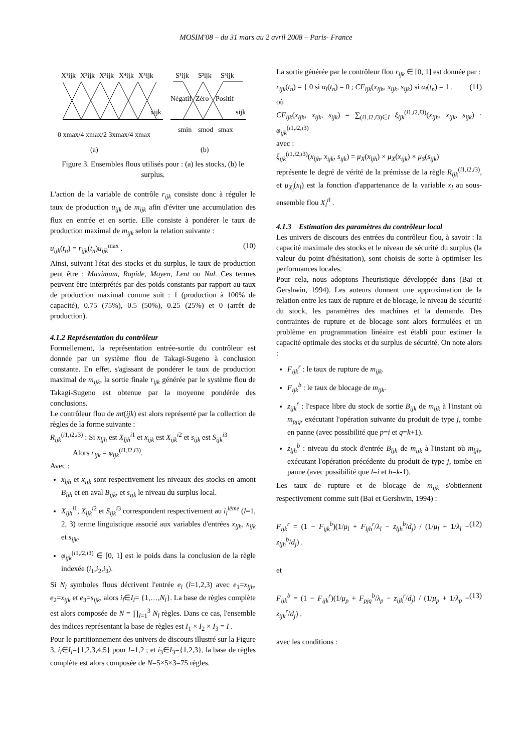MOSIM'08 – du 31 mars au 2 avril 2008 – Paris- France
X¹ijk
X²ijk
X³ijk
X⁴ijk
X⁵ijk
xijk
S¹ijk
S²ijk
S³ijk
Négatif
Zéro
Positif
sijk
0 xmax/4 xmax/2 3xmax/4 xmax
smin
smod
smax
(a)
(b)
Figure 3. Ensembles flous utilisés pour : (a) les stocks, (b) le surplus.
L'action de la variable de contrôle r<sub>ijk</sub> consiste donc à réguler le taux de production u<sub>ijk</sub> de m<sub>ijk</sub> afin d'éviter une accumulation des flux en entrée et en sortie. Elle consiste à pondérer le taux de production maximal de m<sub>ijk</sub> selon la relation suivante :
u<sub>ijk</sub>(t<sub>n</sub>) = r<sub>ijk</sub>(t<sub>n</sub>)u<sub>ijk</sub><sup>max</sup> . (10)
Ainsi, suivant l'état des stocks et du surplus, le taux de production peut être : Maximum, Rapide, Moyen, Lent ou Nul. Ces termes peuvent être interprétés par des poids constants par rapport au taux de production maximal comme suit : 1 (production à 100% de capacité), 0.75 (75%), 0.5 (50%), 0.25 (25%) et 0 (arrêt de production).
4.1.2 Représentation du contrôleur
Formellement, la représentation entrée-sortie du contrôleur est donnée par un système flou de Takagi-Sugeno à conclusion constante. En effet, s'agissant de pondérer le taux de production maximal de m<sub>ijk</sub>, la sortie finale r<sub>ijk</sub> générée par le système flou de Takagi-Sugeno est obtenue par la moyenne pondérée des conclusions.
Le contrôleur flou de mt(ijk) est alors représenté par la collection de règles de la forme suivante :
R<sub>ijk</sub><sup>(i1,i2,i3)</sup> : Si x<sub>ljh</sub> est X<sub>ljh</sub><sup>i1</sup> et x<sub>ijk</sub> est X<sub>ijk</sub><sup>i2</sup> et s<sub>ijk</sub> est S<sub>ijk</sub><sup>i3</sup>
Alors r<sub>ijk</sub> = φ<sub>ijk</sub><sup>(i1,i2,i3)</sup>.
Avec :
x<sub>ljh</sub> et x<sub>ijk</sub> sont respectivement les niveaux des stocks en amont B<sub>ljh</sub> et en aval B<sub>ijk</sub>, et s<sub>ijk</sub> le niveau du surplus local.
X<sub>ljh</sub><sup>i1</sup>, X<sub>ijk</sub><sup>i2</sup> et S<sub>ijk</sub><sup>i3</sup> correspondent respectivement au i<sub>l</sub><sup>ième</sup> (l=1, 2, 3) terme linguistique associé aux variables d'entrées x<sub>ljh</sub>, x<sub>ijk</sub> et s<sub>ijk</sub>.
φ<sub>ijk</sub><sup>(i1,i2,i3)</sup> ∈ [0, 1] est le poids dans la conclusion de la règle indexée (i<sub>1</sub>,i<sub>2</sub>,i<sub>3</sub>).
Si N<sub>l</sub> symboles flous décrivent l'entrée e<sub>l</sub> (l=1,2,3) avec e<sub>1</sub>=x<sub>ljh</sub>, e<sub>2</sub>=x<sub>ijk</sub> et e<sub>3</sub>=s<sub>ijk</sub>, alors i<sub>l</sub>∈I<sub>l</sub>= {1,…,N<sub>l</sub>}. La base de règles complète est alors composée de N = ∏<sub>l=1</sub><sup>3</sup> N<sub>l</sub> règles. Dans ce cas, l'ensemble des indices représentant la base de règles est I<sub>1</sub> × I<sub>2</sub> × I<sub>3</sub> = I .
Pour le partitionnement des univers de discours illustré sur la Figure 3, i<sub>l</sub>∈I<sub>l</sub>={1,2,3,4,5} pour l=1,2 ; et i<sub>3</sub>∈I<sub>3</sub>={1,2,3}, la base de règles complète est alors composée de N=5×5×3=75 règles.
La sortie générée par le contrôleur flou r<sub>ijk</sub> ∈ [0, 1] est donnée par :
r<sub>ijk</sub>(t<sub>n</sub>) = { 0 si α<sub>i</sub>(t<sub>n</sub>) = 0 ; CF<sub>ijk</sub>(x<sub>ljh</sub>, x<sub>ijk</sub>, s<sub>ijk</sub>) si α<sub>i</sub>(t<sub>n</sub>) = 1 . (11)
où
CF<sub>ijk</sub>(x<sub>ljh</sub>, x<sub>ijk</sub>, s<sub>ijk</sub>) = ∑<sub>(i1,i2,i3)∈I</sub> ξ<sub>ijk</sub><sup>(i1,i2,i3)</sup>(x<sub>ljh</sub>, x<sub>ijk</sub>, s<sub>ijk</sub>) · φ<sub>ijk</sub><sup>(i1,i2,i3)</sup>
avec :
ξ<sub>ijk</sub><sup>(i1,i2,i3)</sup>(x<sub>ljh</sub>, x<sub>ijk</sub>, s<sub>ijk</sub>) = μ<sub>X</sub>(x<sub>ljh</sub>) × μ<sub>X</sub>(x<sub>ijk</sub>) × μ<sub>S</sub>(s<sub>ijk</sub>)
représente le degré de vérité de la prémisse de la règle R<sub>ijk</sub><sup>(i1,i2,i3)</sup>, et μ<sub>X<sub>l</sub></sub>(x<sub>l</sub>) est la fonction d'appartenance de la variable x<sub>l</sub> au sous-ensemble flou X<sub>l</sub><sup>il</sup> .
4.1.3 Estimation des paramètres du contrôleur local
Les univers de discours des entrées du contrôleur flou, à savoir : la capacité maximale des stocks et le niveau de sécurité du surplus (la valeur du point d'hésitation), sont choisis de sorte à optimiser les performances locales.
Pour cela, nous adoptons l'heuristique développée dans (Bai et Gershwin, 1994). Les auteurs donnent une approximation de la relation entre les taux de rupture et de blocage, le niveau de sécurité du stock, les paramètres des machines et la demande. Des contraintes de rupture et de blocage sont alors formulées et un problème en programmation linéaire est établi pour estimer la capacité optimale des stocks et du surplus de sécurité. On note alors :
F<sub>ijk</sub><sup>r</sup> : le taux de rupture de m<sub>ijk</sub>.
F<sub>ijk</sub><sup>b</sup> : le taux de blocage de m<sub>ijk</sub>.
z<sub>ijk</sub><sup>r</sup> : l'espace libre du stock de sortie B<sub>ijk</sub> de m<sub>ijk</sub> à l'instant où m<sub>pjq</sub>, exécutant l'opération suivante du produit de type j, tombe en panne (avec possibilité que p=i et q=k+1).
z<sub>ljh</sub><sup>b</sup> : niveau du stock d'entrée B<sub>ljh</sub> de m<sub>ijk</sub> à l'instant où m<sub>ljh</sub>, exécutant l'opération précédente du produit de type j, tombe en panne (avec possibilité que l=i et h=k-1).
Les taux de rupture et de blocage de m<sub>ijk</sub> s'obtiennent respectivement comme suit (Bai et Gershwin, 1994) :
F<sub>ijk</sub><sup>r</sup> = (1 − F<sub>ijk</sub><sup>b</sup>)(1/μ<sub>l</sub> + F<sub>ljh</sub><sup>r</sup>/λ<sub>l</sub> − z<sub>ljh</sub><sup>b</sup>/d<sub>j</sub>) / (1/μ<sub>l</sub> + 1/λ<sub>l</sub> − z<sub>ljh</sub><sup>b</sup>/d<sub>j</sub>) . (12)
et
F<sub>ijk</sub><sup>b</sup> = (1 − F<sub>ijk</sub><sup>r</sup>)(1/μ<sub>p</sub> + F<sub>pjq</sub><sup>b</sup>/λ<sub>p</sub> − z<sub>ijk</sub><sup>r</sup>/d<sub>j</sub>) / (1/μ<sub>p</sub> + 1/λ<sub>p</sub> − z<sub>ijk</sub><sup>r</sup>/d<sub>j</sub>) . (13)
avec les conditions :